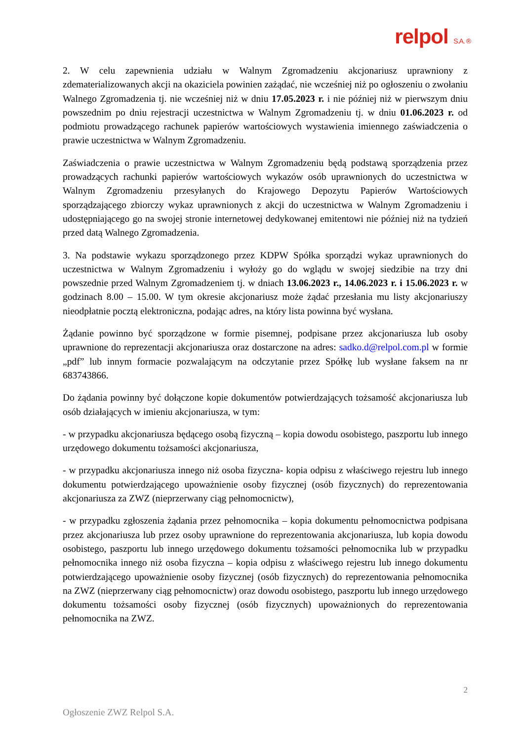relpol S.A. ®
2. W celu zapewnienia udziału w Walnym Zgromadzeniu akcjonariusz uprawniony z zdematerializowanych akcji na okaziciela powinien zażądać, nie wcześniej niż po ogłoszeniu o zwołaniu Walnego Zgromadzenia tj. nie wcześniej niż w dniu 17.05.2023 r. i nie później niż w pierwszym dniu powszednim po dniu rejestracji uczestnictwa w Walnym Zgromadzeniu tj. w dniu 01.06.2023 r. od podmiotu prowadzącego rachunek papierów wartościowych wystawienia imiennego zaświadczenia o prawie uczestnictwa w Walnym Zgromadzeniu.
Zaświadczenia o prawie uczestnictwa w Walnym Zgromadzeniu będą podstawą sporządzenia przez prowadzących rachunki papierów wartościowych wykazów osób uprawnionych do uczestnictwa w Walnym Zgromadzeniu przesyłanych do Krajowego Depozytu Papierów Wartościowych sporządzającego zbiorczy wykaz uprawnionych z akcji do uczestnictwa w Walnym Zgromadzeniu i udostępniającego go na swojej stronie internetowej dedykowanej emitentowi nie później niż na tydzień przed datą Walnego Zgromadzenia.
3. Na podstawie wykazu sporządzonego przez KDPW Spółka sporządzi wykaz uprawnionych do uczestnictwa w Walnym Zgromadzeniu i wyłoży go do wglądu w swojej siedzibie na trzy dni powszednie przed Walnym Zgromadzeniem tj. w dniach 13.06.2023 r., 14.06.2023 r. i 15.06.2023 r. w godzinach 8.00 – 15.00. W tym okresie akcjonariusz może żądać przesłania mu listy akcjonariuszy nieodpłatnie pocztą elektroniczna, podając adres, na który lista powinna być wysłana.
Żądanie powinno być sporządzone w formie pisemnej, podpisane przez akcjonariusza lub osoby uprawnione do reprezentacji akcjonariusza oraz dostarczone na adres: sadko.d@relpol.com.pl w formie „pdf” lub innym formacie pozwalającym na odczytanie przez Spółkę lub wysłane faksem na nr 683743866.
Do żądania powinny być dołączone kopie dokumentów potwierdzających tożsamość akcjonariusza lub osób działających w imieniu akcjonariusza, w tym:
- w przypadku akcjonariusza będącego osobą fizyczną – kopia dowodu osobistego, paszportu lub innego urzędowego dokumentu tożsamości akcjonariusza,
- w przypadku akcjonariusza innego niż osoba fizyczna- kopia odpisu z właściwego rejestru lub innego dokumentu potwierdzającego upoważnienie osoby fizycznej (osób fizycznych) do reprezentowania akcjonariusza za ZWZ (nieprzerwany ciąg pełnomocnictw),
- w przypadku zgłoszenia żądania przez pełnomocnika – kopia dokumentu pełnomocnictwa podpisana przez akcjonariusza lub przez osoby uprawnione do reprezentowania akcjonariusza, lub kopia dowodu osobistego, paszportu lub innego urzędowego dokumentu tożsamości pełnomocnika lub w przypadku pełnomocnika innego niż osoba fizyczna – kopia odpisu z właściwego rejestru lub innego dokumentu potwierdzającego upoważnienie osoby fizycznej (osób fizycznych) do reprezentowania pełnomocnika na ZWZ (nieprzerwany ciąg pełnomocnictw) oraz dowodu osobistego, paszportu lub innego urzędowego dokumentu tożsamości osoby fizycznej (osób fizycznych) upoważnionych do reprezentowania pełnomocnika na ZWZ.
2
Ogłoszenie ZWZ Relpol S.A.